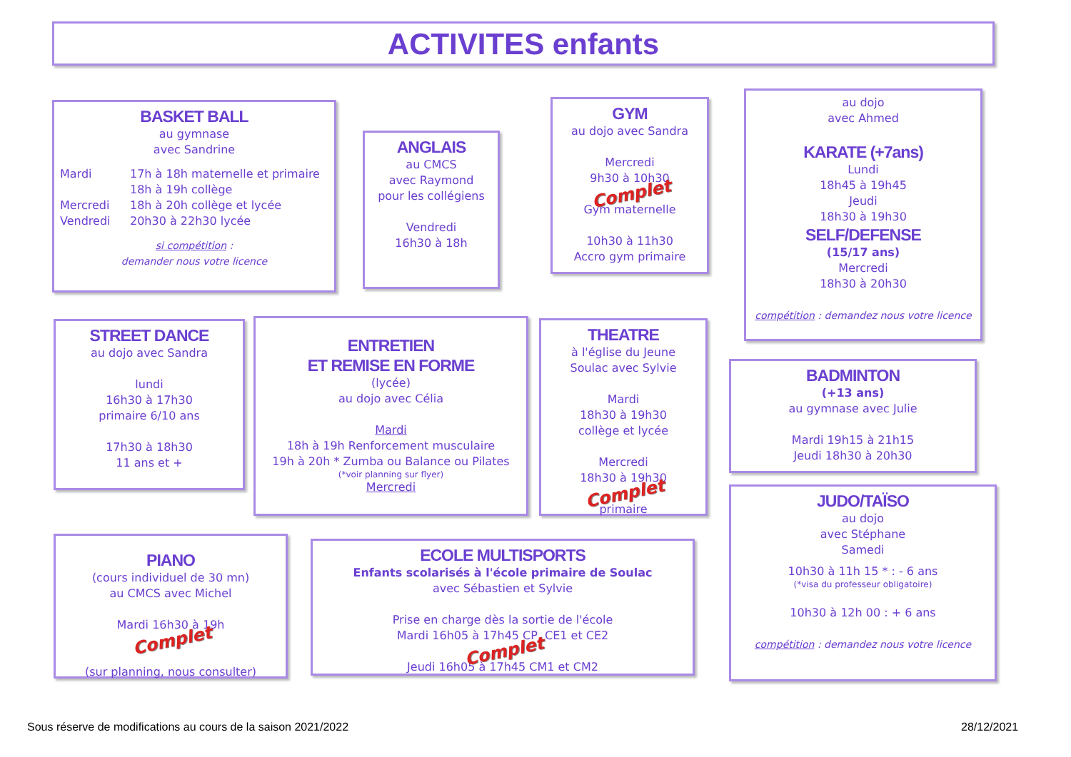ACTIVITES enfants
BASKET BALL
au gymnase
avec Sandrine
| Mardi | 17h à 18h maternelle et primaire |
| | 18h à 19h collège |
| Mercredi | 18h à 20h collège et lycée |
| Vendredi | 20h30 à 22h30 lycée |
si compétition :
demander nous votre licence
ANGLAIS
au CMCS
avec Raymond
pour les collégiens
Vendredi
16h30 à 18h
GYM
au dojo avec Sandra
Mercredi
9h30 à 10h30
Complet
Gym maternelle
10h30 à 11h30
Accro gym primaire
au dojo
avec Ahmed
KARATE (+7ans)
Lundi
18h45 à 19h45
Jeudi
18h30 à 19h30
SELF/DEFENSE
(15/17 ans)
Mercredi
18h30 à 20h30
compétition : demandez nous votre licence
STREET DANCE
au dojo avec Sandra
lundi
16h30 à 17h30
primaire 6/10 ans
17h30 à 18h30
11 ans et +
ENTRETIEN
ET REMISE EN FORME
(lycée)
au dojo avec Célia
Mardi
18h à 19h Renforcement musculaire
19h à 20h * Zumba ou Balance ou Pilates
(*voir planning sur flyer)
Mercredi
THEATRE
à l'église du Jeune
Soulac avec Sylvie
Mardi
18h30 à 19h30
collège et lycée
Mercredi
18h30 à 19h30
Complet
primaire
BADMINTON
(+13 ans)
au gymnase avec Julie
Mardi 19h15 à 21h15
Jeudi 18h30 à 20h30
PIANO
(cours individuel de 30 mn)
au CMCS avec Michel
Mardi 16h30 à 19h
Complet
(sur planning, nous consulter)
ECOLE MULTISPORTS
Enfants scolarisés à l'école primaire de Soulac
avec Sébastien et Sylvie
Prise en charge dès la sortie de l'école
Mardi 16h05 à 17h45 CP, CE1 et CE2
Complet
Jeudi 16h05 à 17h45 CM1 et CM2
JUDO/TAÏSO
au dojo
avec Stéphane
Samedi
10h30 à 11h 15 * : - 6 ans
(*visa du professeur obligatoire)
10h30 à 12h 00 : + 6 ans
compétition : demandez nous votre licence
Sous réserve de modifications au cours de la saison 2021/2022
28/12/2021